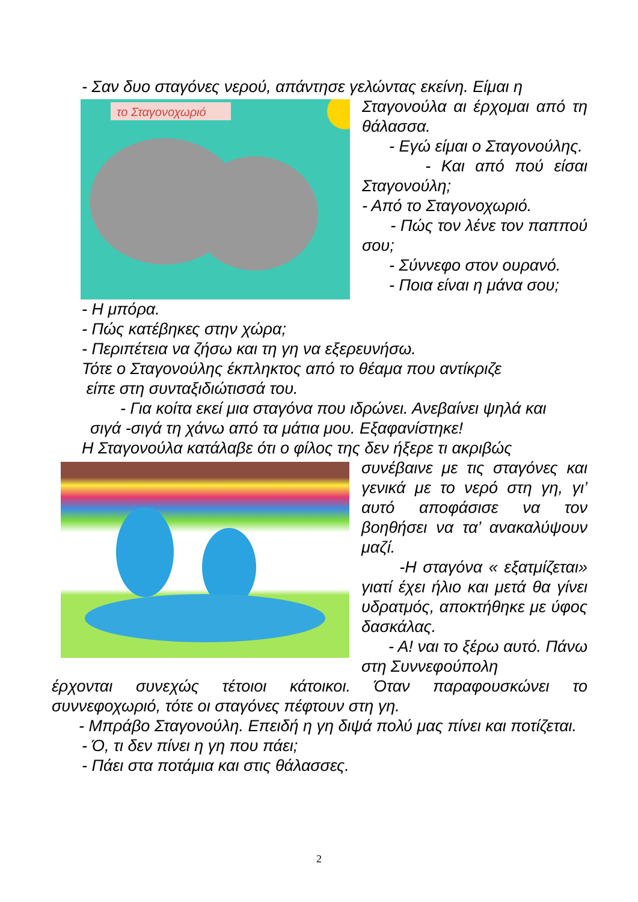- Σαν δυο σταγόνες νερού, απάντησε γελώντας εκείνη. Είμαι η
το Σταγονοχωριό
Σταγονούλα αι έρχομαι από τη θάλασσα.
- Εγώ είμαι ο Σταγονούλης.
- Και από πού είσαι Σταγονούλη;
- Από το Σταγονοχωριό.
- Πώς τον λένε τον παππού σου;
- Σύννεφο στον ουρανό.
- Ποια είναι η μάνα σου;
- Η μπόρα.
- Πώς κατέβηκες στην χώρα;
- Περιπέτεια να ζήσω και τη γη να εξερευνήσω.
Τότε ο Σταγονούλης έκπληκτος από το θέαμα που αντίκριζε
είπε στη συνταξιδιώτισσά του.
- Για κοίτα εκεί μια σταγόνα που ιδρώνει. Ανεβαίνει ψηλά και
σιγά -σιγά τη χάνω από τα μάτια μου. Εξαφανίστηκε!
Η Σταγονούλα κατάλαβε ότι ο φίλος της δεν ήξερε τι ακριβώς
συνέβαινε με τις σταγόνες και γενικά με το νερό στη γη, γι’ αυτό αποφάσισε να τον βοηθήσει να τα’ ανακαλύψουν μαζί.
-Η σταγόνα « εξατμίζεται» γιατί έχει ήλιο και μετά θα γίνει υδρατμός, αποκτήθηκε με ύφος δασκάλας.
- Α! ναι το ξέρω αυτό. Πάνω στη Συννεφούπολη
έρχονται συνεχώς τέτοιοι κάτοικοι. Όταν παραφουσκώνει το συννεφοχωριό, τότε οι σταγόνες πέφτουν στη γη.
- Μπράβο Σταγονούλη. Επειδή η γη διψά πολύ μας πίνει και ποτίζεται.
- Ό, τι δεν πίνει η γη που πάει;
- Πάει στα ποτάμια και στις θάλασσες.
2